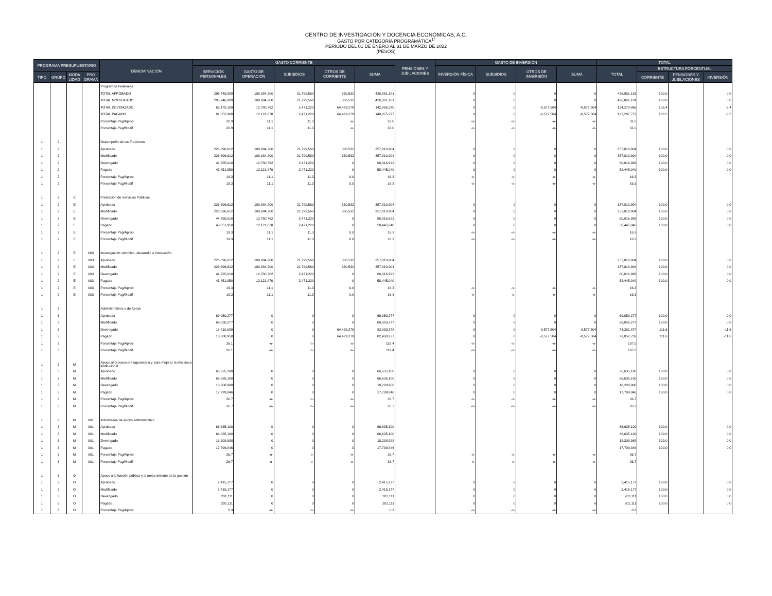CENTRO DE INVESTIGACIÓN Y DOCENCIA ECONÓMICAS, A.C.
GASTO POR CATEGORÍA PROGRAMÁTICA<sup>1/</sup>
PERIODO DEL 01 DE ENERO AL 31 DE MARZO DE 2022
(PESOS)
| PROGRAMA PRESUPUESTARIO | | | | DENOMINACIÓN | GASTO CORRIENTE | | | | | PENSIONES Y JUBILACIONES | GASTO DE INVERSIÓN | | | | TOTAL | | | |
| --- | --- | --- | --- | --- | --- | --- | --- | --- | --- | --- | --- | --- | --- | --- | --- | --- | --- | --- |
| | | | | | SERVICIOS PERSONALES | GASTO DE OPERACIÓN | SUBSIDIOS | OTROS DE CORRIENTE | SUMA | | INVERSIÓN FÍSICA | SUBSIDIOS | OTROS DE INVERSIÓN | SUMA | TOTAL | ESTRUCTURA PORCENTUAL | | |
| TIPO | GRUPO | MODA LIDAD | PRO GRAMA | | | | | | | | | | | | | CORRIENTE | PENSIONES Y JUBILACIONES | INVERSIÓN |
| | | | | Programas Federales | | | | | | | | | | | | | | |
| | | | | TOTAL APROBADO | 295,746,889 | 108,984,200 | 21,799,560 | 330,532 | 426,861,181 | | 0 | 0 | 0 | 0 | 426,861,181 | 100.0 | | 0.0 |
| | | | | TOTAL MODIFICADO | 295,746,889 | 108,984,200 | 21,799,560 | 330,532 | 426,861,181 | | 0 | 0 | 0 | 0 | 426,861,181 | 100.0 | | 0.0 |
| | | | | TOTAL DEVENGADO | 63,175,109 | 12,780,762 | 2,471,220 | 64,429,279 | 142,856,370 | | 0 | 0 | -8,577,504 | -8,577,504 | 134,278,866 | 106.4 | | -6.4 |
| | | | | TOTAL PAGADO | 61,852,908 | 12,121,870 | 2,471,220 | 64,429,279 | 140,875,277 | | 0 | 0 | -8,577,504 | -8,577,504 | 132,297,772 | 106.5 | | -6.5 |
| | | | | Porcentaje Pag/Aprob | 20.9 | 11.1 | 11.3 | -o- | 33.0 | | -o- | -o- | -o- | -o- | 31.0 | | | |
| | | | | Porcentaje Pag/Modif | 20.9 | 11.1 | 11.3 | -o- | 33.0 | | -o- | -o- | -o- | -o- | 31.0 | | | |
| 1 | 2 | | | Desempeño de las Funciones | | | | | | | | | | | | | | |
| 1 | 2 | | | Aprobado | 226,696,612 | 108,984,200 | 21,799,560 | 330,532 | 357,810,904 | | 0 | 0 | 0 | 0 | 357,810,904 | 100.0 | | 0.0 |
| 1 | 2 | | | Modificado | 226,696,612 | 108,984,200 | 21,799,560 | 330,532 | 357,810,904 | | 0 | 0 | 0 | 0 | 357,810,904 | 100.0 | | 0.0 |
| 1 | 2 | | | Devengado | 44,765,010 | 12,780,762 | 2,471,220 | 0 | 60,016,992 | | 0 | 0 | 0 | 0 | 60,016,992 | 100.0 | | 0.0 |
| 1 | 2 | | | Pagado | 43,851,950 | 12,121,870 | 2,471,220 | 0 | 58,445,040 | | 0 | 0 | 0 | 0 | 58,445,040 | 100.0 | | 0.0 |
| 1 | 2 | | | Porcentaje Pag/Aprob | 19.3 | 11.1 | 11.3 | 0.0 | 16.3 | | -o- | -o- | -o- | -o- | 16.3 | | | |
| 1 | 2 | | | Porcentaje Pag/Modif | 19.3 | 11.1 | 11.3 | 0.0 | 16.3 | | -o- | -o- | -o- | -o- | 16.3 | | | |
| 1 | 2 | E | | Prestación de Servicios Públicos | | | | | | | | | | | | | | |
| 1 | 2 | E | | Aprobado | 226,696,612 | 108,984,200 | 21,799,560 | 330,532 | 357,810,904 | | 0 | 0 | 0 | 0 | 357,810,904 | 100.0 | | 0.0 |
| 1 | 2 | E | | Modificado | 226,696,612 | 108,984,200 | 21,799,560 | 330,532 | 357,810,904 | | 0 | 0 | 0 | 0 | 357,810,904 | 100.0 | | 0.0 |
| 1 | 2 | E | | Devengado | 44,765,010 | 12,780,762 | 2,471,220 | 0 | 60,016,992 | | 0 | 0 | 0 | 0 | 60,016,992 | 100.0 | | 0.0 |
| 1 | 2 | E | | Pagado | 43,851,950 | 12,121,870 | 2,471,220 | 0 | 58,445,040 | | 0 | 0 | 0 | 0 | 58,445,040 | 100.0 | | 0.0 |
| 1 | 2 | E | | Porcentaje Pag/Aprob | 19.3 | 11.1 | 11.3 | 0.0 | 16.3 | | -o- | -o- | -o- | -o- | 16.3 | | | |
| 1 | 2 | E | | Porcentaje Pag/Modif | 19.3 | 11.1 | 11.3 | 0.0 | 16.3 | | -o- | -o- | -o- | -o- | 16.3 | | | |
| 1 | 2 | E | 003 | Investigación científica, desarrollo e innovación | | | | | | | | | | | | | | |
| 1 | 2 | E | 003 | Aprobado | 226,696,612 | 108,984,200 | 21,799,560 | 330,532 | 357,810,904 | | | | | | 357,810,904 | 100.0 | | 0.0 |
| 1 | 2 | E | 003 | Modificado | 226,696,612 | 108,984,200 | 21,799,560 | 330,532 | 357,810,904 | | | | | | 357,810,904 | 100.0 | | 0.0 |
| 1 | 2 | E | 003 | Devengado | 44,765,010 | 12,780,762 | 2,471,220 | 0 | 60,016,992 | | | | | | 60,016,992 | 100.0 | | 0.0 |
| 1 | 2 | E | 003 | Pagado | 43,851,950 | 12,121,870 | 2,471,220 | 0 | 58,445,040 | | | | | | 58,445,040 | 100.0 | | 0.0 |
| 1 | 2 | E | 003 | Porcentaje Pag/Aprob | 19.3 | 11.1 | 11.3 | 0.0 | 16.3 | | -o- | -o- | -o- | -o- | 16.3 | | | |
| 1 | 2 | E | 003 | Porcentaje Pag/Modif | 19.3 | 11.1 | 11.3 | 0.0 | 16.3 | | -o- | -o- | -o- | -o- | 16.3 | | | |
| 1 | 3 | | | Administrativos y de Apoyo | | | | | | | | | | | | | | |
| 1 | 3 | | | Aprobado | 69,050,277 | 0 | 0 | 0 | 69,050,277 | | 0 | 0 | 0 | 0 | 69,050,277 | 100.0 | | 0.0 |
| 1 | 3 | | | Modificado | 69,050,277 | 0 | 0 | 0 | 69,050,277 | | 0 | 0 | 0 | 0 | 69,050,277 | 100.0 | | 0.0 |
| 1 | 3 | | | Devengado | 18,410,099 | 0 | 0 | 64,429,279 | 82,839,378 | | 0 | 0 | -8,577,504 | -8,577,504 | 74,261,874 | 111.6 | | -11.6 |
| 1 | 3 | | | Pagado | 18,000,958 | 0 | 0 | 64,429,279 | 82,430,237 | | 0 | 0 | -8,577,504 | -8,577,504 | 73,852,733 | 111.6 | | -11.6 |
| 1 | 3 | | | Porcentaje Pag/Aprob | 26.1 | -o- | -o- | -o- | 119.4 | | -o- | -o- | -o- | -o- | 107.0 | | | |
| 1 | 3 | | | Porcentaje Pag/Modif | 26.1 | -o- | -o- | -o- | 119.4 | | -o- | -o- | -o- | -o- | 107.0 | | | |
| 1 | 3 | M | | Apoyo al proceso presupuestario y para mejorar la eficiencia institucional | | | | | | | | | | | | | | |
| 1 | 3 | M | | Aprobado | 66,635,100 | 0 | 0 | 0 | 66,635,100 | | 0 | 0 | 0 | 0 | 66,635,100 | 100.0 | | 0.0 |
| 1 | 3 | M | | Modificado | 66,635,100 | 0 | 0 | 0 | 66,635,100 | | 0 | 0 | 0 | 0 | 66,635,100 | 100.0 | | 0.0 |
| 1 | 3 | M | | Devengado | 18,208,988 | 0 | 0 | 0 | 18,208,988 | | 0 | 0 | 0 | 0 | 18,208,988 | 100.0 | | 0.0 |
| 1 | 3 | M | | Pagado | 17,799,846 | 0 | 0 | 0 | 17,799,846 | | 0 | 0 | 0 | 0 | 17,799,846 | 100.0 | | 0.0 |
| 1 | 3 | M | | Porcentaje Pag/Aprob | 26.7 | -o- | -o- | -o- | 26.7 | | -o- | -o- | -o- | -o- | 26.7 | | | |
| 1 | 3 | M | | Porcentaje Pag/Modif | 26.7 | -o- | -o- | -o- | 26.7 | | -o- | -o- | -o- | -o- | 26.7 | | | |
| 1 | 3 | M | 001 | Actividades de apoyo administrativo | | | | | | | | | | | | | | |
| 1 | 3 | M | 001 | Aprobado | 66,635,100 | 0 | 0 | 0 | 66,635,100 | | | | | | 66,635,100 | 100.0 | | 0.0 |
| 1 | 3 | M | 001 | Modificado | 66,635,100 | 0 | 0 | 0 | 66,635,100 | | | | | | 66,635,100 | 100.0 | | 0.0 |
| 1 | 3 | M | 001 | Devengado | 18,208,988 | 0 | 0 | 0 | 18,208,988 | | | | | | 18,208,988 | 100.0 | | 0.0 |
| 1 | 3 | M | 001 | Pagado | 17,799,846 | 0 | 0 | 0 | 17,799,846 | | | | | | 17,799,846 | 100.0 | | 0.0 |
| 1 | 3 | M | 001 | Porcentaje Pag/Aprob | 26.7 | -o- | -o- | -o- | 26.7 | | -o- | -o- | -o- | -o- | 26.7 | | | |
| 1 | 3 | M | 001 | Porcentaje Pag/Modif | 26.7 | -o- | -o- | -o- | 26.7 | | -o- | -o- | -o- | -o- | 26.7 | | | |
| 1 | 3 | O | | Apoyo a la función pública y al mejoramiento de la gestión | | | | | | | | | | | | | | |
| 1 | 3 | O | | Aprobado | 2,415,177 | 0 | 0 | 0 | 2,415,177 | | 0 | 0 | 0 | 0 | 2,415,177 | 100.0 | | 0.0 |
| 1 | 3 | O | | Modificado | 2,415,177 | 0 | 0 | 0 | 2,415,177 | | 0 | 0 | 0 | 0 | 2,415,177 | 100.0 | | 0.0 |
| 1 | 3 | O | | Devengado | 201,111 | 0 | 0 | 0 | 201,111 | | 0 | 0 | 0 | 0 | 201,111 | 100.0 | | 0.0 |
| 1 | 3 | O | | Pagado | 201,111 | 0 | 0 | 0 | 201,111 | | 0 | 0 | 0 | 0 | 201,111 | 100.0 | | 0.0 |
| 1 | 3 | O | | Porcentaje Pag/Aprob | 8.3 | -o- | -o- | -o- | 8.3 | | -o- | -o- | -o- | -o- | 8.3 | | | |